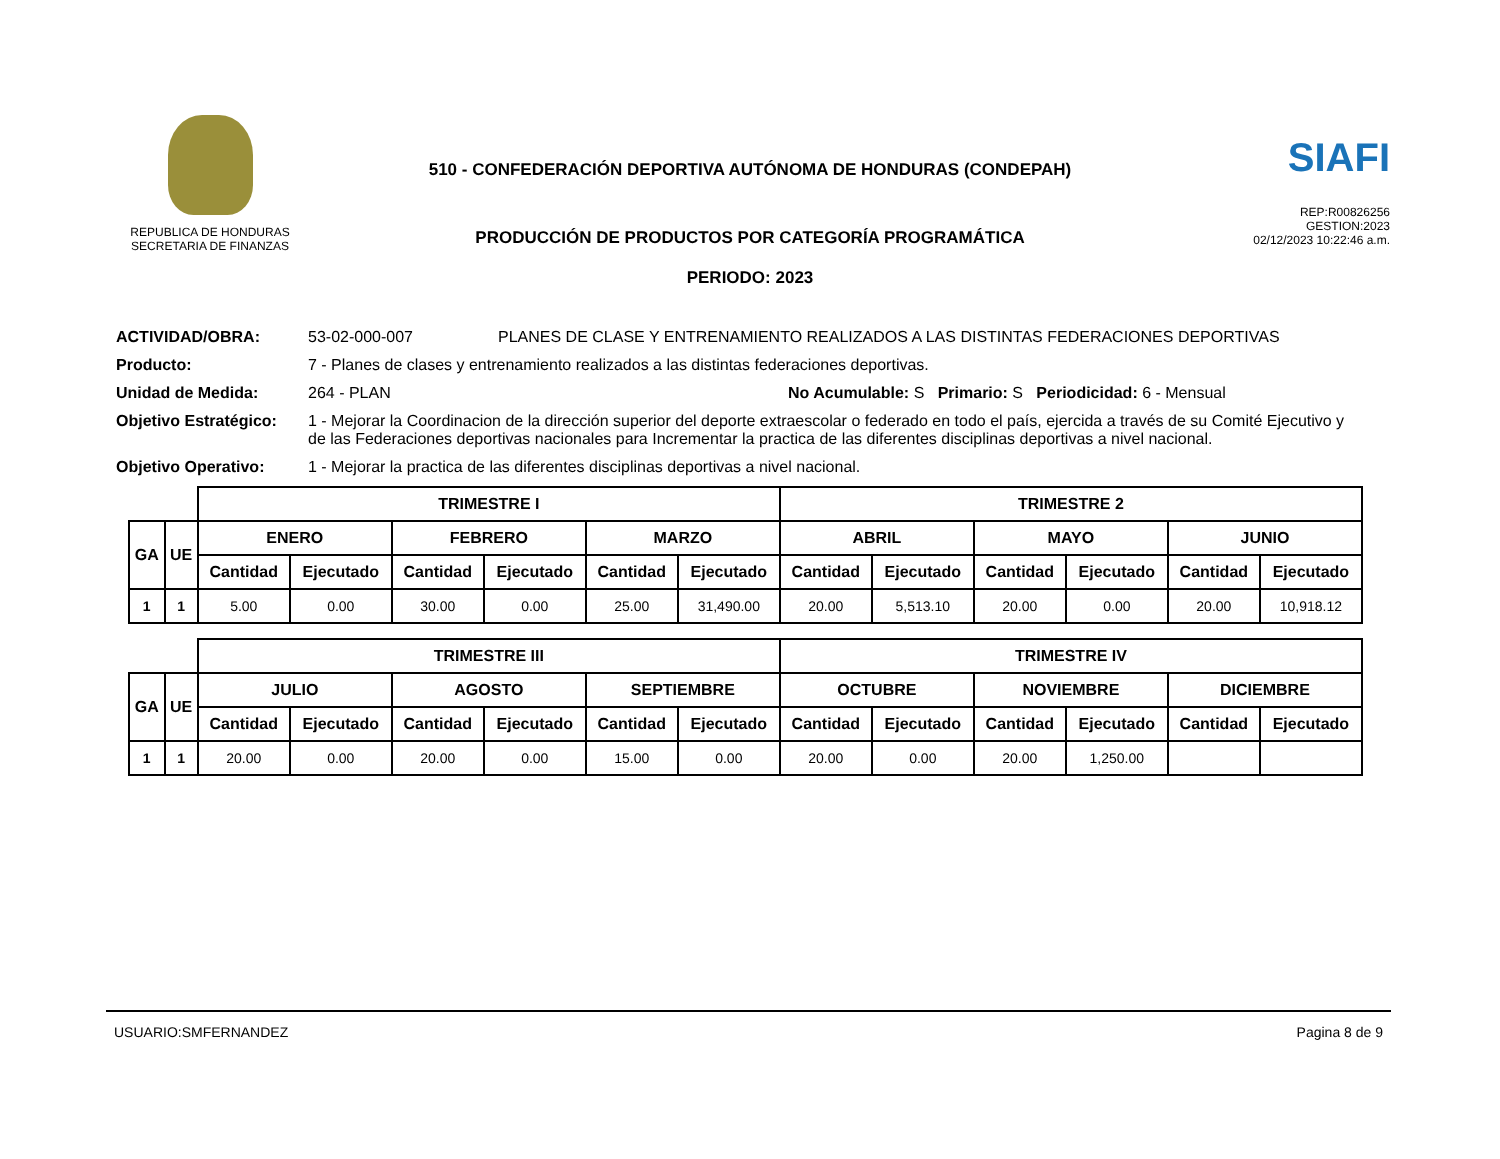REPUBLICA DE HONDURAS
SECRETARIA DE FINANZAS
510 - CONFEDERACIÓN DEPORTIVA AUTÓNOMA DE HONDURAS (CONDEPAH)
PRODUCCIÓN DE PRODUCTOS POR CATEGORÍA PROGRAMÁTICA
PERIODO: 2023
SIAFI
REP:R00826256
GESTION:2023
02/12/2023 10:22:46 a.m.
ACTIVIDAD/OBRA: 53-02-000-007 PLANES DE CLASE Y ENTRENAMIENTO REALIZADOS A LAS DISTINTAS FEDERACIONES DEPORTIVAS
Producto: 7 - Planes de clases y entrenamiento realizados a las distintas federaciones deportivas.
Unidad de Medida: 264 - PLAN No Acumulable: S Primario: S Periodicidad: 6 - Mensual
Objetivo Estratégico:
1 - Mejorar la Coordinacion de la dirección superior del deporte extraescolar o federado en todo el país, ejercida a través de su Comité Ejecutivo y de las Federaciones deportivas nacionales para Incrementar la practica de las diferentes disciplinas deportivas a nivel nacional.
Objetivo Operativo: 1 - Mejorar la practica de las diferentes disciplinas deportivas a nivel nacional.
| | | TRIMESTRE I | | | | | | TRIMESTRE 2 | | | | | |
| GA | UE | ENERO | | FEBRERO | | MARZO | | ABRIL | | MAYO | | JUNIO | |
| | | Cantidad | Ejecutado | Cantidad | Ejecutado | Cantidad | Ejecutado | Cantidad | Ejecutado | Cantidad | Ejecutado | Cantidad | Ejecutado |
| 1 | 1 | 5.00 | 0.00 | 30.00 | 0.00 | 25.00 | 31,490.00 | 20.00 | 5,513.10 | 20.00 | 0.00 | 20.00 | 10,918.12 |
| | | TRIMESTRE III | | | | | | TRIMESTRE IV | | | | | |
| GA | UE | JULIO | | AGOSTO | | SEPTIEMBRE | | OCTUBRE | | NOVIEMBRE | | DICIEMBRE | |
| | | Cantidad | Ejecutado | Cantidad | Ejecutado | Cantidad | Ejecutado | Cantidad | Ejecutado | Cantidad | Ejecutado | Cantidad | Ejecutado |
| 1 | 1 | 20.00 | 0.00 | 20.00 | 0.00 | 15.00 | 0.00 | 20.00 | 0.00 | 20.00 | 1,250.00 | | |
USUARIO:SMFERNANDEZ Pagina 8 de 9